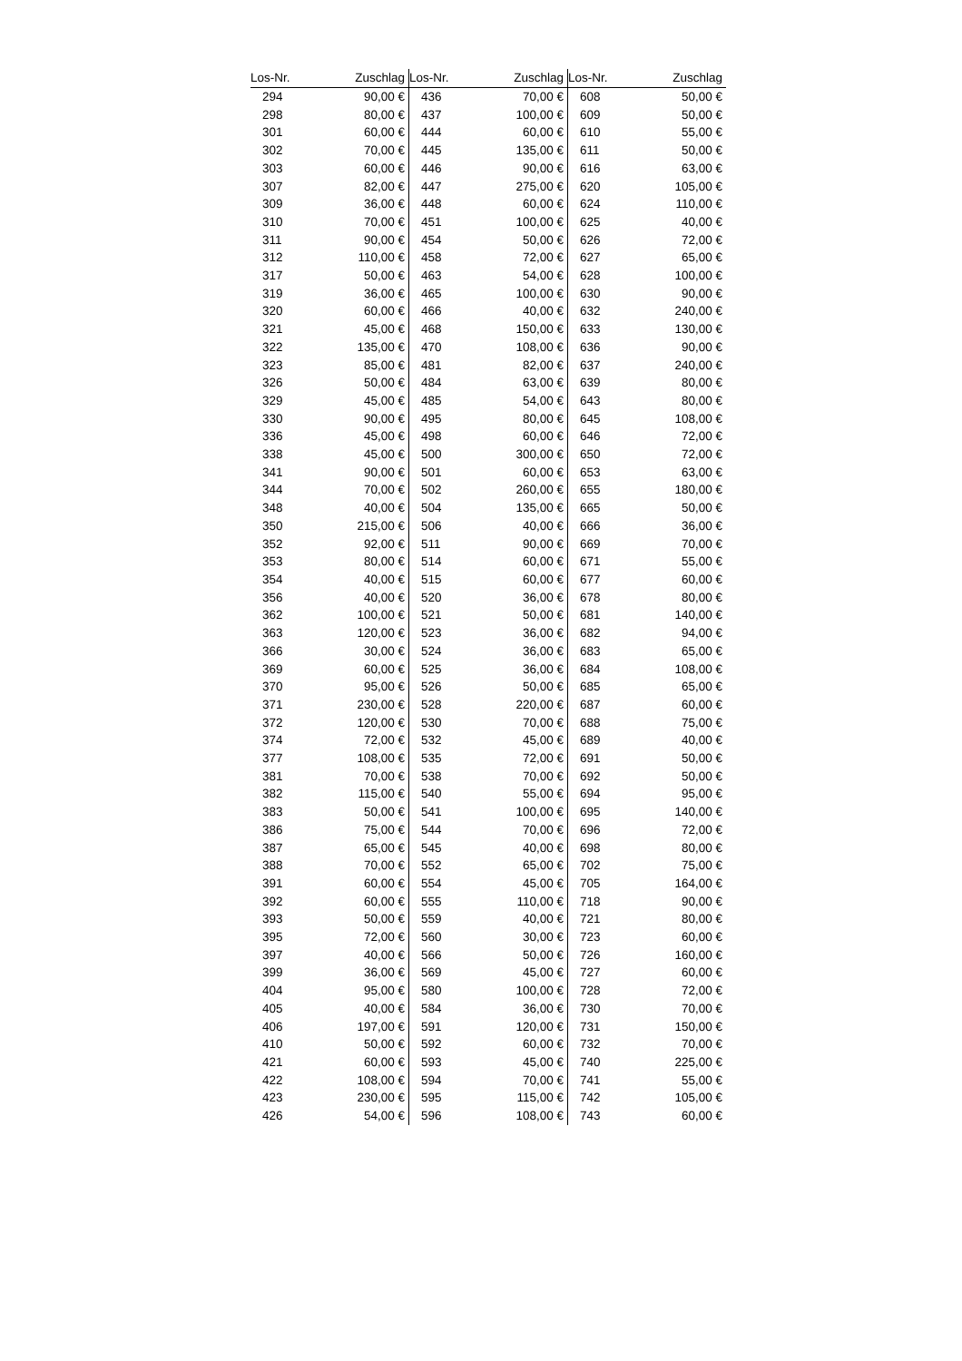| Los-Nr. | Zuschlag | Los-Nr. | Zuschlag | Los-Nr. | Zuschlag |
| --- | --- | --- | --- | --- | --- |
| 294 | 90,00 € | 436 | 70,00 € | 608 | 50,00 € |
| 298 | 80,00 € | 437 | 100,00 € | 609 | 50,00 € |
| 301 | 60,00 € | 444 | 60,00 € | 610 | 55,00 € |
| 302 | 70,00 € | 445 | 135,00 € | 611 | 50,00 € |
| 303 | 60,00 € | 446 | 90,00 € | 616 | 63,00 € |
| 307 | 82,00 € | 447 | 275,00 € | 620 | 105,00 € |
| 309 | 36,00 € | 448 | 60,00 € | 624 | 110,00 € |
| 310 | 70,00 € | 451 | 100,00 € | 625 | 40,00 € |
| 311 | 90,00 € | 454 | 50,00 € | 626 | 72,00 € |
| 312 | 110,00 € | 458 | 72,00 € | 627 | 65,00 € |
| 317 | 50,00 € | 463 | 54,00 € | 628 | 100,00 € |
| 319 | 36,00 € | 465 | 100,00 € | 630 | 90,00 € |
| 320 | 60,00 € | 466 | 40,00 € | 632 | 240,00 € |
| 321 | 45,00 € | 468 | 150,00 € | 633 | 130,00 € |
| 322 | 135,00 € | 470 | 108,00 € | 636 | 90,00 € |
| 323 | 85,00 € | 481 | 82,00 € | 637 | 240,00 € |
| 326 | 50,00 € | 484 | 63,00 € | 639 | 80,00 € |
| 329 | 45,00 € | 485 | 54,00 € | 643 | 80,00 € |
| 330 | 90,00 € | 495 | 80,00 € | 645 | 108,00 € |
| 336 | 45,00 € | 498 | 60,00 € | 646 | 72,00 € |
| 338 | 45,00 € | 500 | 300,00 € | 650 | 72,00 € |
| 341 | 90,00 € | 501 | 60,00 € | 653 | 63,00 € |
| 344 | 70,00 € | 502 | 260,00 € | 655 | 180,00 € |
| 348 | 40,00 € | 504 | 135,00 € | 665 | 50,00 € |
| 350 | 215,00 € | 506 | 40,00 € | 666 | 36,00 € |
| 352 | 92,00 € | 511 | 90,00 € | 669 | 70,00 € |
| 353 | 80,00 € | 514 | 60,00 € | 671 | 55,00 € |
| 354 | 40,00 € | 515 | 60,00 € | 677 | 60,00 € |
| 356 | 40,00 € | 520 | 36,00 € | 678 | 80,00 € |
| 362 | 100,00 € | 521 | 50,00 € | 681 | 140,00 € |
| 363 | 120,00 € | 523 | 36,00 € | 682 | 94,00 € |
| 366 | 30,00 € | 524 | 36,00 € | 683 | 65,00 € |
| 369 | 60,00 € | 525 | 36,00 € | 684 | 108,00 € |
| 370 | 95,00 € | 526 | 50,00 € | 685 | 65,00 € |
| 371 | 230,00 € | 528 | 220,00 € | 687 | 60,00 € |
| 372 | 120,00 € | 530 | 70,00 € | 688 | 75,00 € |
| 374 | 72,00 € | 532 | 45,00 € | 689 | 40,00 € |
| 377 | 108,00 € | 535 | 72,00 € | 691 | 50,00 € |
| 381 | 70,00 € | 538 | 70,00 € | 692 | 50,00 € |
| 382 | 115,00 € | 540 | 55,00 € | 694 | 95,00 € |
| 383 | 50,00 € | 541 | 100,00 € | 695 | 140,00 € |
| 386 | 75,00 € | 544 | 70,00 € | 696 | 72,00 € |
| 387 | 65,00 € | 545 | 40,00 € | 698 | 80,00 € |
| 388 | 70,00 € | 552 | 65,00 € | 702 | 75,00 € |
| 391 | 60,00 € | 554 | 45,00 € | 705 | 164,00 € |
| 392 | 60,00 € | 555 | 110,00 € | 718 | 90,00 € |
| 393 | 50,00 € | 559 | 40,00 € | 721 | 80,00 € |
| 395 | 72,00 € | 560 | 30,00 € | 723 | 60,00 € |
| 397 | 40,00 € | 566 | 50,00 € | 726 | 160,00 € |
| 399 | 36,00 € | 569 | 45,00 € | 727 | 60,00 € |
| 404 | 95,00 € | 580 | 100,00 € | 728 | 72,00 € |
| 405 | 40,00 € | 584 | 36,00 € | 730 | 70,00 € |
| 406 | 197,00 € | 591 | 120,00 € | 731 | 150,00 € |
| 410 | 50,00 € | 592 | 60,00 € | 732 | 70,00 € |
| 421 | 60,00 € | 593 | 45,00 € | 740 | 225,00 € |
| 422 | 108,00 € | 594 | 70,00 € | 741 | 55,00 € |
| 423 | 230,00 € | 595 | 115,00 € | 742 | 105,00 € |
| 426 | 54,00 € | 596 | 108,00 € | 743 | 60,00 € |